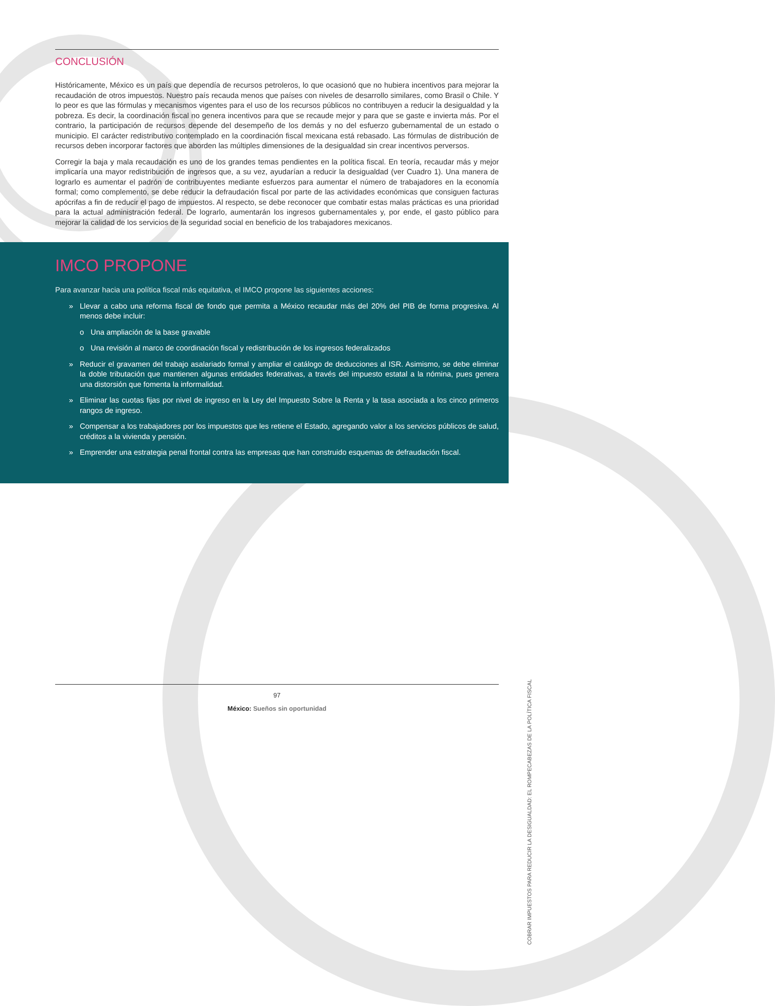CONCLUSIÓN
Históricamente, México es un país que dependía de recursos petroleros, lo que ocasionó que no hubiera incentivos para mejorar la recaudación de otros impuestos. Nuestro país recauda menos que países con niveles de desarrollo similares, como Brasil o Chile. Y lo peor es que las fórmulas y mecanismos vigentes para el uso de los recursos públicos no contribuyen a reducir la desigualdad y la pobreza. Es decir, la coordinación fiscal no genera incentivos para que se recaude mejor y para que se gaste e invierta más. Por el contrario, la participación de recursos depende del desempeño de los demás y no del esfuerzo gubernamental de un estado o municipio. El carácter redistributivo contemplado en la coordinación fiscal mexicana está rebasado. Las fórmulas de distribución de recursos deben incorporar factores que aborden las múltiples dimensiones de la desigualdad sin crear incentivos perversos.
Corregir la baja y mala recaudación es uno de los grandes temas pendientes en la política fiscal. En teoría, recaudar más y mejor implicaría una mayor redistribución de ingresos que, a su vez, ayudarían a reducir la desigualdad (ver Cuadro 1). Una manera de lograrlo es aumentar el padrón de contribuyentes mediante esfuerzos para aumentar el número de trabajadores en la economía formal; como complemento, se debe reducir la defraudación fiscal por parte de las actividades económicas que consiguen facturas apócrifas a fin de reducir el pago de impuestos. Al respecto, se debe reconocer que combatir estas malas prácticas es una prioridad para la actual administración federal. De lograrlo, aumentarán los ingresos gubernamentales y, por ende, el gasto público para mejorar la calidad de los servicios de la seguridad social en beneficio de los trabajadores mexicanos.
IMCO PROPONE
Para avanzar hacia una política fiscal más equitativa, el IMCO propone las siguientes acciones:
» Llevar a cabo una reforma fiscal de fondo que permita a México recaudar más del 20% del PIB de forma progresiva. Al menos debe incluir:
o Una ampliación de la base gravable
o Una revisión al marco de coordinación fiscal y redistribución de los ingresos federalizados
» Reducir el gravamen del trabajo asalariado formal y ampliar el catálogo de deducciones al ISR. Asimismo, se debe eliminar la doble tributación que mantienen algunas entidades federativas, a través del impuesto estatal a la nómina, pues genera una distorsión que fomenta la informalidad.
» Eliminar las cuotas fijas por nivel de ingreso en la Ley del Impuesto Sobre la Renta y la tasa asociada a los cinco primeros rangos de ingreso.
» Compensar a los trabajadores por los impuestos que les retiene el Estado, agregando valor a los servicios públicos de salud, créditos a la vivienda y pensión.
» Emprender una estrategia penal frontal contra las empresas que han construido esquemas de defraudación fiscal.
COBRAR IMPUESTOS PARA REDUCIR LA DESIGUALDAD: EL ROMPECABEZAS DE LA POLÍTICA FISCAL
97
México: Sueños sin oportunidad